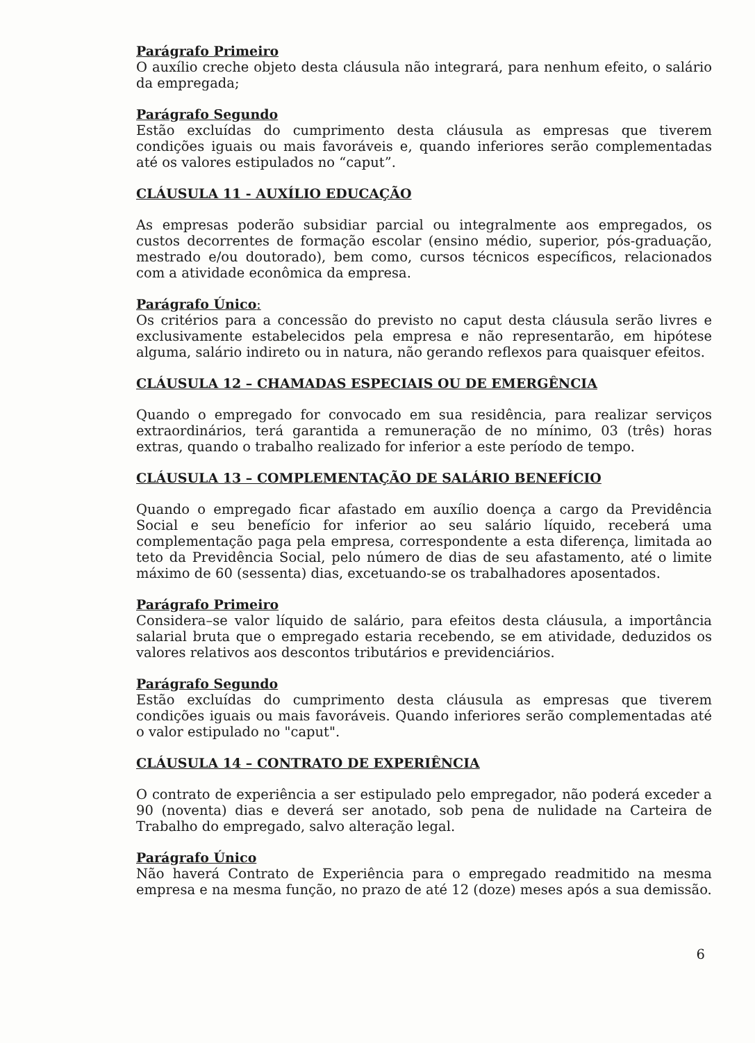Parágrafo Primeiro
O auxílio creche objeto desta cláusula não integrará, para nenhum efeito, o salário da empregada;
Parágrafo Segundo
Estão excluídas do cumprimento desta cláusula as empresas que tiverem condições iguais ou mais favoráveis e, quando inferiores serão complementadas até os valores estipulados no “caput”.
CLÁUSULA 11 - AUXÍLIO EDUCAÇÃO
As empresas poderão subsidiar parcial ou integralmente aos empregados, os custos decorrentes de formação escolar (ensino médio, superior, pós-graduação, mestrado e/ou doutorado), bem como, cursos técnicos específicos, relacionados com a atividade econômica da empresa.
Parágrafo Único:
Os critérios para a concessão do previsto no caput desta cláusula serão livres e exclusivamente estabelecidos pela empresa e não representarão, em hipótese alguma, salário indireto ou in natura, não gerando reflexos para quaisquer efeitos.
CLÁUSULA 12 – CHAMADAS ESPECIAIS OU DE EMERGÊNCIA
Quando o empregado for convocado em sua residência, para realizar serviços extraordinários, terá garantida a remuneração de no mínimo, 03 (três) horas extras, quando o trabalho realizado for inferior a este período de tempo.
CLÁUSULA 13 – COMPLEMENTAÇÃO DE SALÁRIO BENEFÍCIO
Quando o empregado ficar afastado em auxílio doença a cargo da Previdência Social e seu benefício for inferior ao seu salário líquido, receberá uma complementação paga pela empresa, correspondente a esta diferença, limitada ao teto da Previdência Social, pelo número de dias de seu afastamento, até o limite máximo de 60 (sessenta) dias, excetuando-se os trabalhadores aposentados.
Parágrafo Primeiro
Considera–se valor líquido de salário, para efeitos desta cláusula, a importância salarial bruta que o empregado estaria recebendo, se em atividade, deduzidos os valores relativos aos descontos tributários e previdenciários.
Parágrafo Segundo
Estão excluídas do cumprimento desta cláusula as empresas que tiverem condições iguais ou mais favoráveis. Quando inferiores serão complementadas até o valor estipulado no "caput".
CLÁUSULA 14 – CONTRATO DE EXPERIÊNCIA
O contrato de experiência a ser estipulado pelo empregador, não poderá exceder a 90 (noventa) dias e deverá ser anotado, sob pena de nulidade na Carteira de Trabalho do empregado, salvo alteração legal.
Parágrafo Único
Não haverá Contrato de Experiência para o empregado readmitido na mesma empresa e na mesma função, no prazo de até 12 (doze) meses após a sua demissão.
6